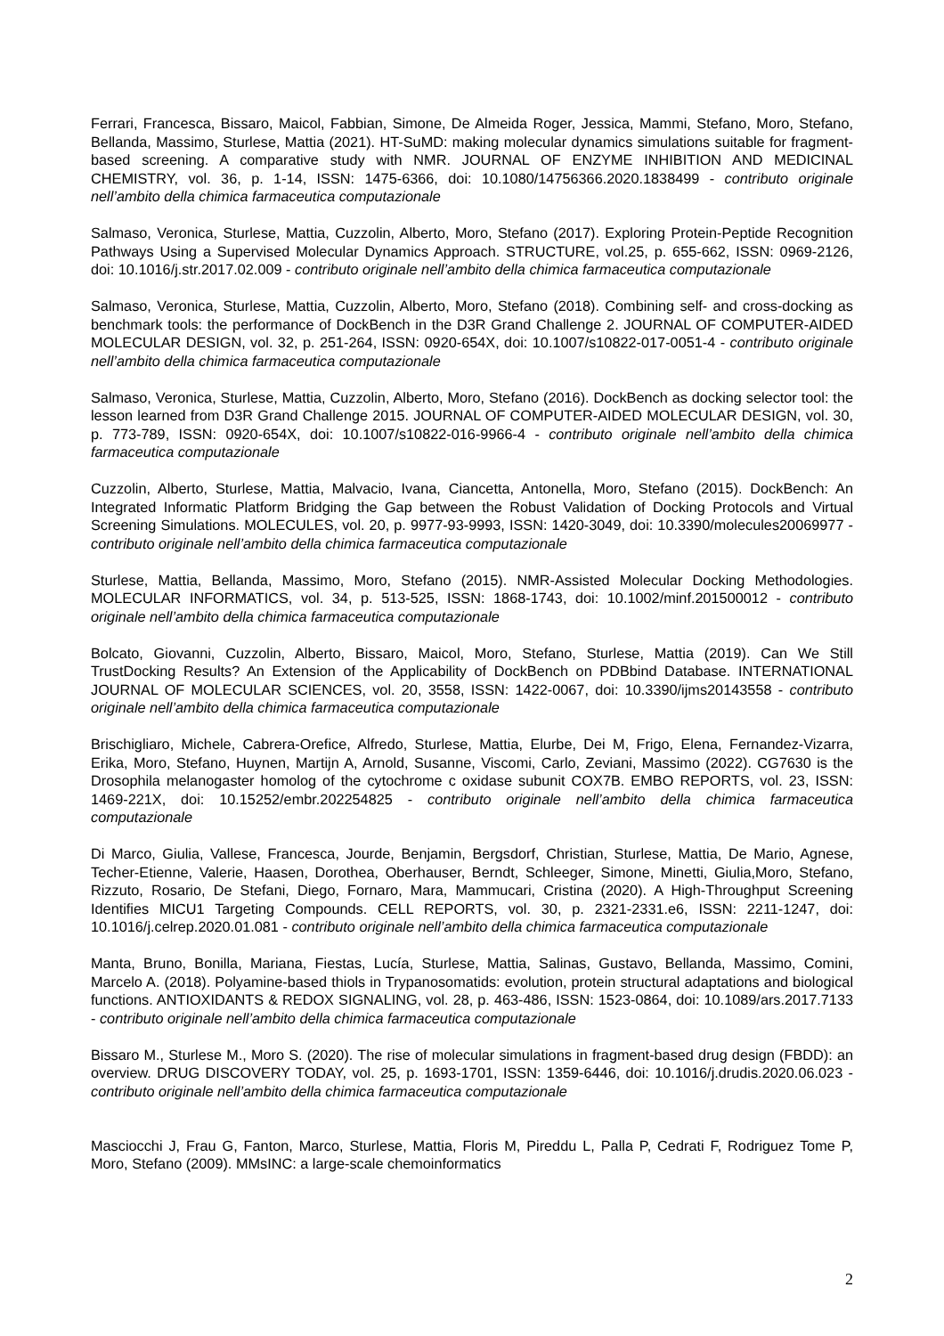Ferrari, Francesca, Bissaro, Maicol, Fabbian, Simone, De Almeida Roger, Jessica, Mammi, Stefano, Moro, Stefano, Bellanda, Massimo, Sturlese, Mattia (2021). HT-SuMD: making molecular dynamics simulations suitable for fragment-based screening. A comparative study with NMR. JOURNAL OF ENZYME INHIBITION AND MEDICINAL CHEMISTRY, vol. 36, p. 1-14, ISSN: 1475-6366, doi: 10.1080/14756366.2020.1838499 - contributo originale nell’ambito della chimica farmaceutica computazionale
Salmaso, Veronica, Sturlese, Mattia, Cuzzolin, Alberto, Moro, Stefano (2017). Exploring Protein-Peptide Recognition Pathways Using a Supervised Molecular Dynamics Approach. STRUCTURE, vol.25, p. 655-662, ISSN: 0969-2126, doi: 10.1016/j.str.2017.02.009 - contributo originale nell’ambito della chimica farmaceutica computazionale
Salmaso, Veronica, Sturlese, Mattia, Cuzzolin, Alberto, Moro, Stefano (2018). Combining self- and cross-docking as benchmark tools: the performance of DockBench in the D3R Grand Challenge 2. JOURNAL OF COMPUTER-AIDED MOLECULAR DESIGN, vol. 32, p. 251-264, ISSN: 0920-654X, doi: 10.1007/s10822-017-0051-4 - contributo originale nell’ambito della chimica farmaceutica computazionale
Salmaso, Veronica, Sturlese, Mattia, Cuzzolin, Alberto, Moro, Stefano (2016). DockBench as docking selector tool: the lesson learned from D3R Grand Challenge 2015. JOURNAL OF COMPUTER-AIDED MOLECULAR DESIGN, vol. 30, p. 773-789, ISSN: 0920-654X, doi: 10.1007/s10822-016-9966-4 - contributo originale nell’ambito della chimica farmaceutica computazionale
Cuzzolin, Alberto, Sturlese, Mattia, Malvacio, Ivana, Ciancetta, Antonella, Moro, Stefano (2015). DockBench: An Integrated Informatic Platform Bridging the Gap between the Robust Validation of Docking Protocols and Virtual Screening Simulations. MOLECULES, vol. 20, p. 9977-93-9993, ISSN: 1420-3049, doi: 10.3390/molecules20069977 - contributo originale nell’ambito della chimica farmaceutica computazionale
Sturlese, Mattia, Bellanda, Massimo, Moro, Stefano (2015). NMR-Assisted Molecular Docking Methodologies. MOLECULAR INFORMATICS, vol. 34, p. 513-525, ISSN: 1868-1743, doi: 10.1002/minf.201500012 - contributo originale nell’ambito della chimica farmaceutica computazionale
Bolcato, Giovanni, Cuzzolin, Alberto, Bissaro, Maicol, Moro, Stefano, Sturlese, Mattia (2019). Can We Still TrustDocking Results? An Extension of the Applicability of DockBench on PDBbind Database. INTERNATIONAL JOURNAL OF MOLECULAR SCIENCES, vol. 20, 3558, ISSN: 1422-0067, doi: 10.3390/ijms20143558 - contributo originale nell’ambito della chimica farmaceutica computazionale
Brischigliaro, Michele, Cabrera-Orefice, Alfredo, Sturlese, Mattia, Elurbe, Dei M, Frigo, Elena, Fernandez-Vizarra, Erika, Moro, Stefano, Huynen, Martijn A, Arnold, Susanne, Viscomi, Carlo, Zeviani, Massimo (2022). CG7630 is the Drosophila melanogaster homolog of the cytochrome c oxidase subunit COX7B. EMBO REPORTS, vol. 23, ISSN: 1469-221X, doi: 10.15252/embr.202254825 - contributo originale nell’ambito della chimica farmaceutica computazionale
Di Marco, Giulia, Vallese, Francesca, Jourde, Benjamin, Bergsdorf, Christian, Sturlese, Mattia, De Mario, Agnese, Techer-Etienne, Valerie, Haasen, Dorothea, Oberhauser, Berndt, Schleeger, Simone, Minetti, Giulia,Moro, Stefano, Rizzuto, Rosario, De Stefani, Diego, Fornaro, Mara, Mammucari, Cristina (2020). A High-Throughput Screening Identifies MICU1 Targeting Compounds. CELL REPORTS, vol. 30, p. 2321-2331.e6, ISSN: 2211-1247, doi: 10.1016/j.celrep.2020.01.081 - contributo originale nell’ambito della chimica farmaceutica computazionale
Manta, Bruno, Bonilla, Mariana, Fiestas, Lucía, Sturlese, Mattia, Salinas, Gustavo, Bellanda, Massimo, Comini, Marcelo A. (2018). Polyamine-based thiols in Trypanosomatids: evolution, protein structural adaptations and biological functions. ANTIOXIDANTS & REDOX SIGNALING, vol. 28, p. 463-486, ISSN: 1523-0864, doi: 10.1089/ars.2017.7133 - contributo originale nell’ambito della chimica farmaceutica computazionale
Bissaro M., Sturlese M., Moro S. (2020). The rise of molecular simulations in fragment-based drug design (FBDD): an overview. DRUG DISCOVERY TODAY, vol. 25, p. 1693-1701, ISSN: 1359-6446, doi: 10.1016/j.drudis.2020.06.023 - contributo originale nell’ambito della chimica farmaceutica computazionale
Masciocchi J, Frau G, Fanton, Marco, Sturlese, Mattia, Floris M, Pireddu L, Palla P, Cedrati F, Rodriguez Tome P, Moro, Stefano (2009). MMsINC: a large-scale chemoinformatics
2